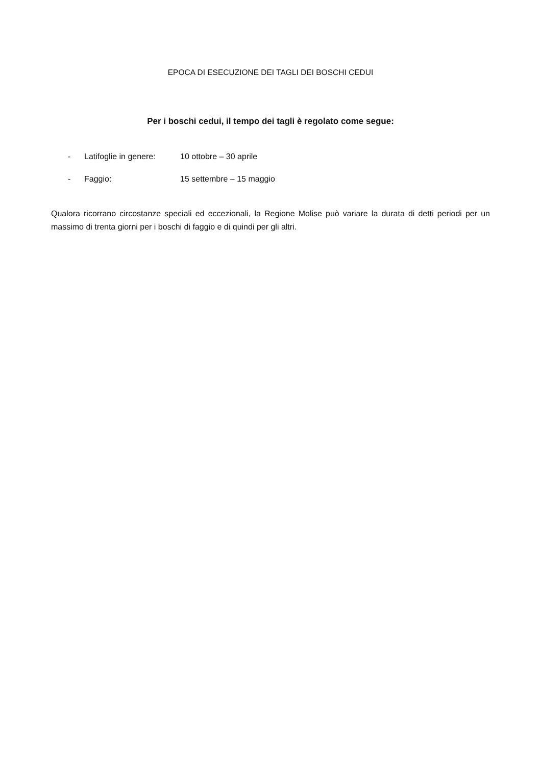EPOCA DI ESECUZIONE DEI TAGLI DEI BOSCHI CEDUI
Per i boschi cedui, il tempo dei tagli è regolato come segue:
- Latifoglie in genere: 10 ottobre – 30 aprile
- Faggio: 15 settembre – 15 maggio
Qualora ricorrano circostanze speciali ed eccezionali, la Regione Molise può variare la durata di detti periodi per un massimo di trenta giorni per i boschi di faggio e di quindi per gli altri.